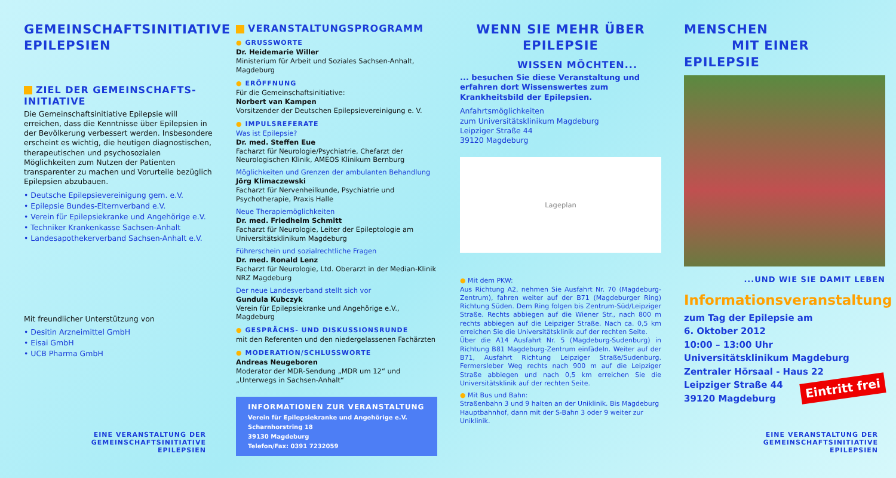GEMEINSCHAFTSINITIATIVE
EPILEPSIEN
ZIEL DER GEMEINSCHAFTS-INITIATIVE
Die Gemeinschaftsinitiative Epilepsie will erreichen, dass die Kenntnisse über Epilepsien in der Bevölkerung verbessert werden. Insbesondere erscheint es wichtig, die heutigen diagnostischen, therapeutischen und psychosozialen Möglichkeiten zum Nutzen der Patienten transparenter zu machen und Vorurteile bezüglich Epilepsien abzubauen.
• Deutsche Epilepsievereinigung gem. e.V.
• Epilepsie Bundes-Elternverband e.V.
• Verein für Epilepsiekranke und Angehörige e.V.
• Techniker Krankenkasse Sachsen-Anhalt
• Landesapothekerverband Sachsen-Anhalt e.V.
Mit freundlicher Unterstützung von
• Desitin Arzneimittel GmbH
• Eisai GmbH
• UCB Pharma GmbH
EINE VERANSTALTUNG DER
GEMEINSCHAFTSINITIATIVE
EPILEPSIEN
VERANSTALTUNGSPROGRAMM
● GRUSSWORTE
Dr. Heidemarie Willer
Ministerium für Arbeit und Soziales Sachsen-Anhalt, Magdeburg
● ERÖFFNUNG
Für die Gemeinschaftsinitiative:
Norbert van Kampen
Vorsitzender der Deutschen Epilepsievereinigung e. V.
● IMPULSREFERATE
Was ist Epilepsie?
Dr. med. Steffen Eue
Facharzt für Neurologie/Psychiatrie, Chefarzt der Neurologischen Klinik, AMEOS Klinikum Bernburg
Möglichkeiten und Grenzen der ambulanten Behandlung
Jörg Klimaczewski
Facharzt für Nervenheilkunde, Psychiatrie und Psychotherapie, Praxis Halle
Neue Therapiemöglichkeiten
Dr. med. Friedhelm Schmitt
Facharzt für Neurologie, Leiter der Epileptologie am Universitätsklinikum Magdeburg
Führerschein und sozialrechtliche Fragen
Dr. med. Ronald Lenz
Facharzt für Neurologie, Ltd. Oberarzt in der Median-Klinik NRZ Magdeburg
Der neue Landesverband stellt sich vor
Gundula Kubczyk
Verein für Epilepsiekranke und Angehörige e.V., Magdeburg
● GESPRÄCHS- UND DISKUSSIONSRUNDE
mit den Referenten und den niedergelassenen Fachärzten
● MODERATION/SCHLUSSWORTE
Andreas Neugeboren
Moderator der MDR-Sendung „MDR um 12“ und „Unterwegs in Sachsen-Anhalt“
INFORMATIONEN ZUR VERANSTALTUNG
Verein für Epilepsiekranke und Angehörige e.V.
Scharnhorstring 18
39130 Magdeburg
Telefon/Fax: 0391 7232059
WENN SIE MEHR ÜBER
EPILEPSIE
WISSEN MÖCHTEN...
... besuchen Sie diese Veranstaltung und erfahren dort Wissenswertes zum Krankheitsbild der Epilepsien.
Anfahrtsmöglichkeiten
zum Universitätsklinikum Magdeburg
Leipziger Straße 44
39120 Magdeburg
Lageplan
● Mit dem PKW:
Aus Richtung A2, nehmen Sie Ausfahrt Nr. 70 (Magdeburg-Zentrum), fahren weiter auf der B71 (Magdeburger Ring) Richtung Süden. Dem Ring folgen bis Zentrum-Süd/Leipziger Straße. Rechts abbiegen auf die Wiener Str., nach 800 m rechts abbiegen auf die Leipziger Straße. Nach ca. 0,5 km erreichen Sie die Universitätsklinik auf der rechten Seite.
Über die A14 Ausfahrt Nr. 5 (Magdeburg-Sudenburg) in Richtung B81 Magdeburg-Zentrum einfädeln. Weiter auf der B71, Ausfahrt Richtung Leipziger Straße/Sudenburg. Fermersleber Weg rechts nach 900 m auf die Leipziger Straße abbiegen und nach 0,5 km erreichen Sie die Universitätsklinik auf der rechten Seite.
● Mit Bus und Bahn:
Straßenbahn 3 und 9 halten an der Uniklinik. Bis Magdeburg Hauptbahnhof, dann mit der S-Bahn 3 oder 9 weiter zur Uniklinik.
MENSCHEN
MIT EINER EPILEPSIE
...UND WIE SIE DAMIT LEBEN
Informationsveranstaltung
zum Tag der Epilepsie am
6. Oktober 2012
10:00 – 13:00 Uhr
Universitätsklinikum Magdeburg
Zentraler Hörsaal - Haus 22
Eintritt frei Leipziger Straße 44
39120 Magdeburg
EINE VERANSTALTUNG DER
GEMEINSCHAFTSINITIATIVE
EPILEPSIEN